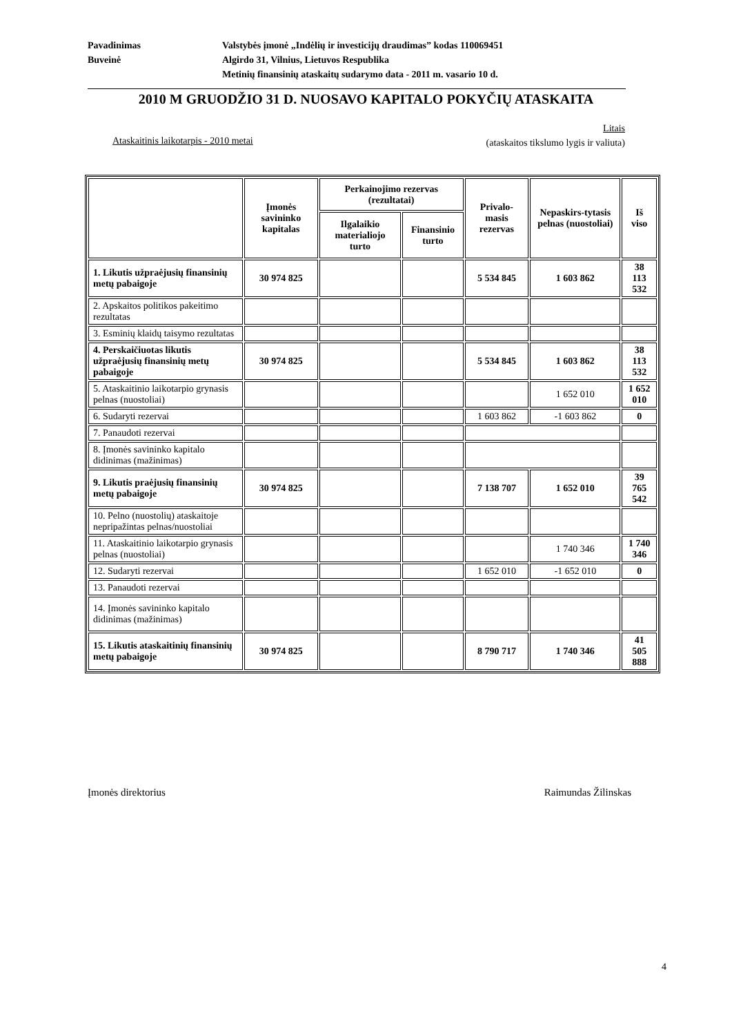Pavadinimas Valstybės įmonė „Indėlių ir investicijų draudimas” kodas 110069451
Buveinė Algirdo 31, Vilnius, Lietuvos Respublika
Metinių finansinių ataskaitų sudarymo data - 2011 m. vasario 10 d.
2010 M GRUODŽIO 31 D. NUOSAVO KAPITALO POKYČIŲ ATASKAITA
Litais
(ataskaitos tikslumo lygis ir valiuta)
Ataskaitinis laikotarpis - 2010 metai
| | Įmonės savininko kapitalas | Perkainojimo rezervas (rezultatai) | | Privalo-masis rezervas | Nepaskirs-tytasis pelnas (nuostoliai) | Iš viso |
| --- | --- | --- | --- | --- | --- | --- |
| | | Ilgalaikio materialiojo turto | Finansinio turto | | | |
| 1. Likutis užpraėjusių finansinių metų pabaigoje | 30 974 825 | | | 5 534 845 | 1 603 862 | 38 113 532 |
| 2. Apskaitos politikos pakeitimo rezultatas | | | | | | |
| 3. Esminių klaidų taisymo rezultatas | | | | | | |
| 4. Perskaičiuotas likutis užpraėjusių finansinių metų pabaigoje | 30 974 825 | | | 5 534 845 | 1 603 862 | 38 113 532 |
| 5. Ataskaitinio laikotarpio grynasis pelnas (nuostoliai) | | | | | 1 652 010 | 1 652 010 |
| 6. Sudaryti rezervai | | | | 1 603 862 | -1 603 862 | 0 |
| 7. Panaudoti rezervai | | | | | | |
| 8. Įmonės savininko kapitalo didinimas (mažinimas) | | | | | | |
| 9. Likutis praėjusių finansinių metų pabaigoje | 30 974 825 | | | 7 138 707 | 1 652 010 | 39 765 542 |
| 10. Pelno (nuostolių) ataskaitoje nepripažintas pelnas/nuostoliai | | | | | | |
| 11. Ataskaitinio laikotarpio grynasis pelnas (nuostoliai) | | | | | 1 740 346 | 1 740 346 |
| 12. Sudaryti rezervai | | | | 1 652 010 | -1 652 010 | 0 |
| 13. Panaudoti rezervai | | | | | | |
| 14. Įmonės savininko kapitalo didinimas (mažinimas) | | | | | | |
| 15. Likutis ataskaitinių finansinių metų pabaigoje | 30 974 825 | | | 8 790 717 | 1 740 346 | 41 505 888 |
Įmonės direktorius Raimundas Žilinskas
4